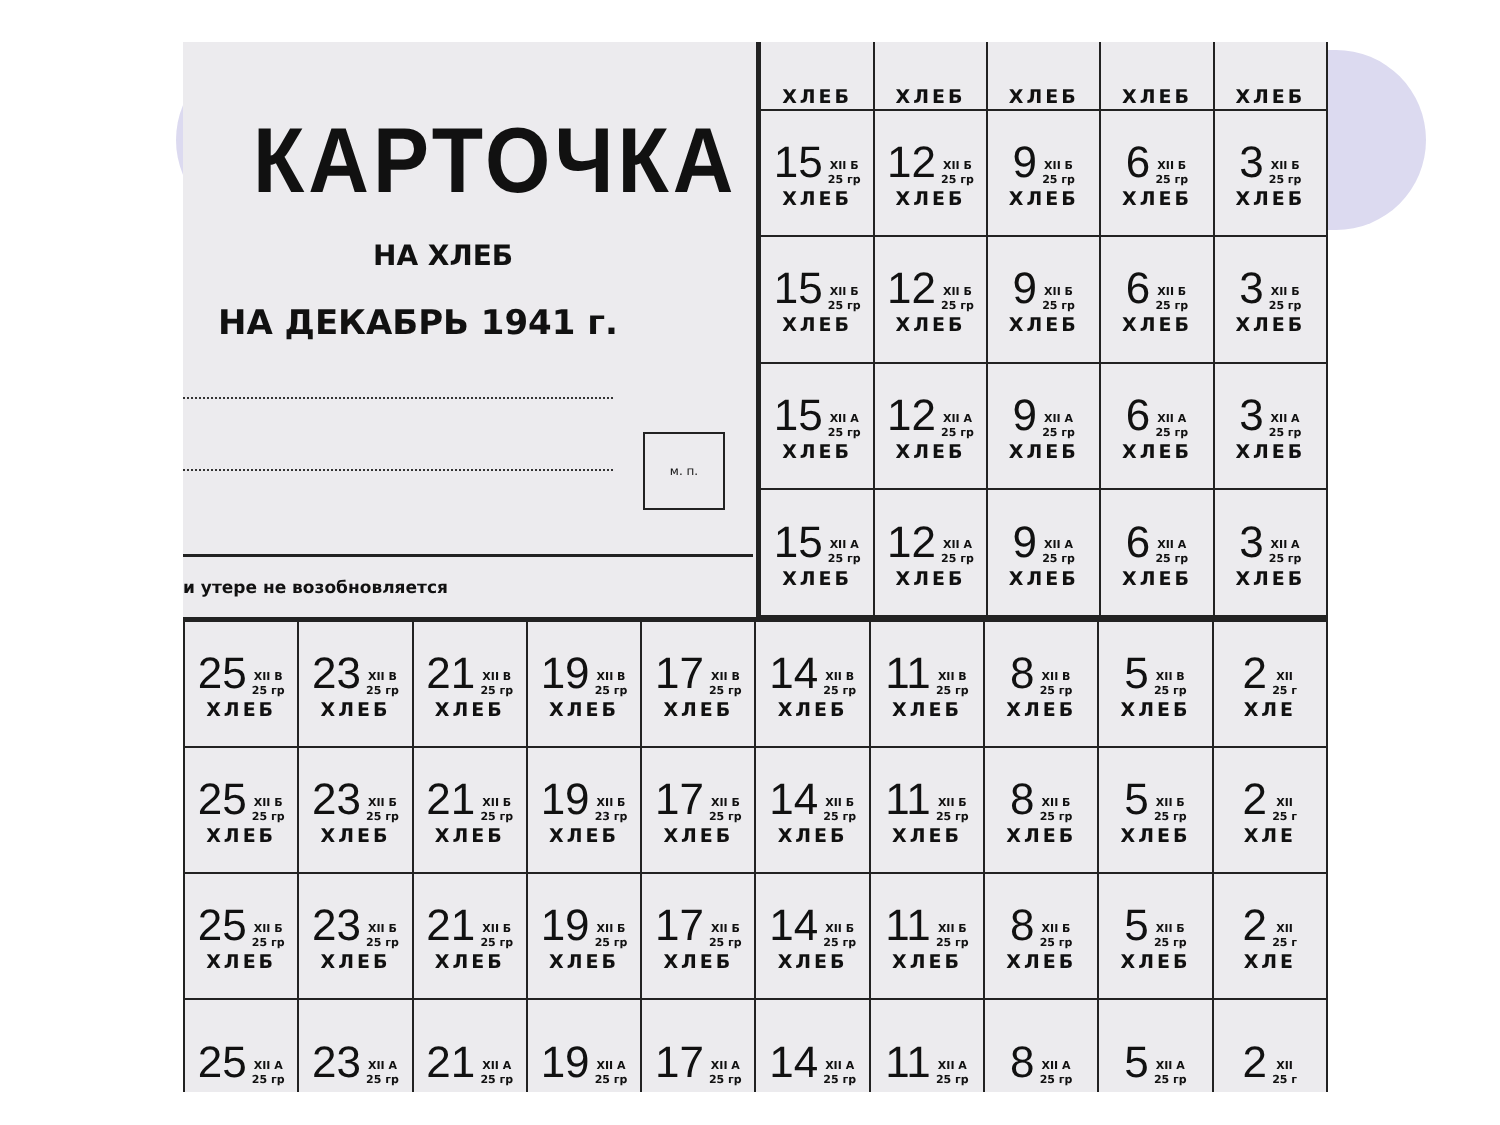КАРТОЧКА
НА ХЛЕБ
НА ДЕКАБРЬ 1941 г.
м. п.
и утере не возобновляется
| ХЛЕБ | ХЛЕБ | ХЛЕБ | ХЛЕБ | ХЛЕБ |
| 15 XII Б 25 гр ХЛЕБ | 12 XII Б 25 гр ХЛЕБ | 9 XII Б 25 гр ХЛЕБ | 6 XII Б 25 гр ХЛЕБ | 3 XII Б 25 гр ХЛЕБ |
| 15 XII Б 25 гр ХЛЕБ | 12 XII Б 25 гр ХЛЕБ | 9 XII Б 25 гр ХЛЕБ | 6 XII Б 25 гр ХЛЕБ | 3 XII Б 25 гр ХЛЕБ |
| 15 XII А 25 гр ХЛЕБ | 12 XII А 25 гр ХЛЕБ | 9 XII А 25 гр ХЛЕБ | 6 XII А 25 гр ХЛЕБ | 3 XII А 25 гр ХЛЕБ |
| 15 XII А 25 гр ХЛЕБ | 12 XII А 25 гр ХЛЕБ | 9 XII А 25 гр ХЛЕБ | 6 XII А 25 гр ХЛЕБ | 3 XII А 25 гр ХЛЕБ |
| 25 XII В 25 гр ХЛЕБ | 23 XII В 25 гр ХЛЕБ | 21 XII В 25 гр ХЛЕБ | 19 XII В 25 гр ХЛЕБ | 17 XII В 25 гр ХЛЕБ | 14 XII В 25 гр ХЛЕБ | 11 XII В 25 гр ХЛЕБ | 8 XII В 25 гр ХЛЕБ | 5 XII В 25 гр ХЛЕБ | 2 XII 25 г ХЛЕ |
| 25 XII Б 25 гр ХЛЕБ | 23 XII Б 25 гр ХЛЕБ | 21 XII Б 25 гр ХЛЕБ | 19 XII Б 23 гр ХЛЕБ | 17 XII Б 25 гр ХЛЕБ | 14 XII Б 25 гр ХЛЕБ | 11 XII Б 25 гр ХЛЕБ | 8 XII Б 25 гр ХЛЕБ | 5 XII Б 25 гр ХЛЕБ | 2 XII 25 г ХЛЕ |
| 25 XII Б 25 гр ХЛЕБ | 23 XII Б 25 гр ХЛЕБ | 21 XII Б 25 гр ХЛЕБ | 19 XII Б 25 гр ХЛЕБ | 17 XII Б 25 гр ХЛЕБ | 14 XII Б 25 гр ХЛЕБ | 11 XII Б 25 гр ХЛЕБ | 8 XII Б 25 гр ХЛЕБ | 5 XII Б 25 гр ХЛЕБ | 2 XII 25 г ХЛЕ |
| 25 XII А 25 гр | 23 XII А 25 гр | 21 XII А 25 гр | 19 XII А 25 гр | 17 XII А 25 гр | 14 XII А 25 гр | 11 XII А 25 гр | 8 XII А 25 гр | 5 XII А 25 гр | 2 XII 25 г |